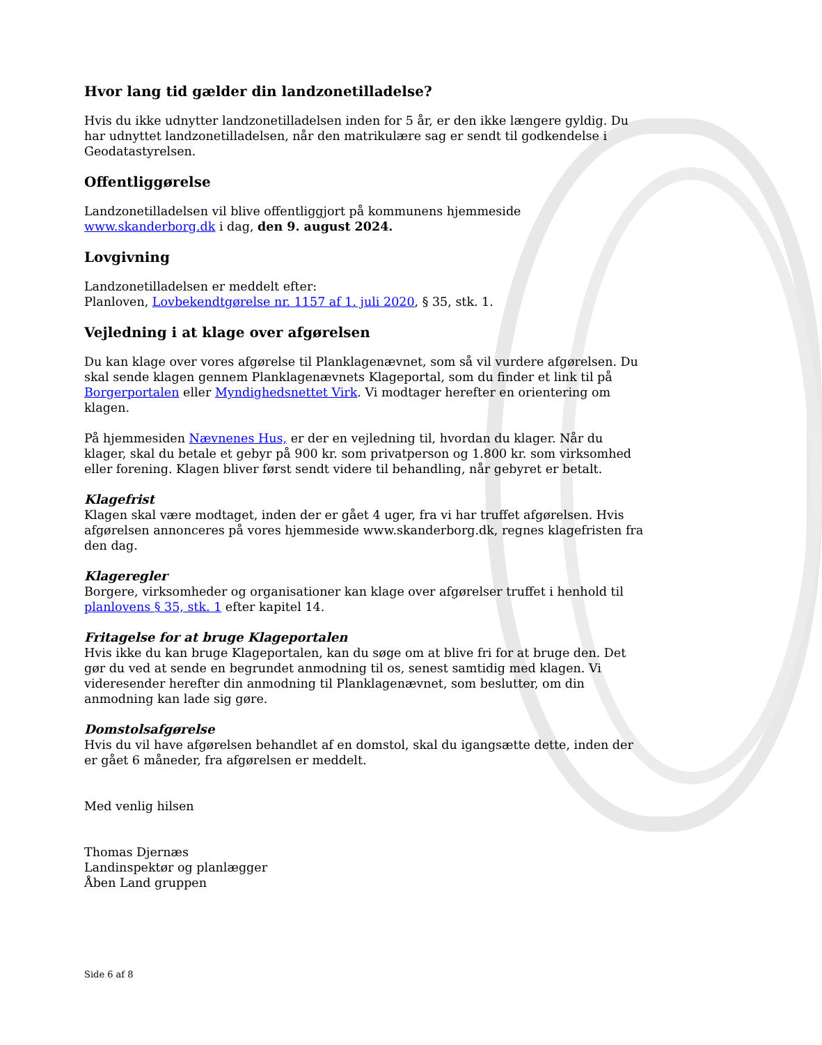Hvor lang tid gælder din landzonetilladelse?
Hvis du ikke udnytter landzonetilladelsen inden for 5 år, er den ikke længere gyldig. Du har udnyttet landzonetilladelsen, når den matrikulære sag er sendt til godkendelse i Geodatastyrelsen.
Offentliggørelse
Landzonetilladelsen vil blive offentliggjort på kommunens hjemmeside www.skanderborg.dk i dag, den 9. august 2024.
Lovgivning
Landzonetilladelsen er meddelt efter:
Planloven, Lovbekendtgørelse nr. 1157 af 1. juli 2020, § 35, stk. 1.
Vejledning i at klage over afgørelsen
Du kan klage over vores afgørelse til Planklagenævnet, som så vil vurdere afgørelsen. Du skal sende klagen gennem Planklagenævnets Klageportal, som du finder et link til på Borgerportalen eller Myndighedsnettet Virk. Vi modtager herefter en orientering om klagen.
På hjemmesiden Nævnenes Hus, er der en vejledning til, hvordan du klager. Når du klager, skal du betale et gebyr på 900 kr. som privatperson og 1.800 kr. som virksomhed eller forening. Klagen bliver først sendt videre til behandling, når gebyret er betalt.
Klagefrist
Klagen skal være modtaget, inden der er gået 4 uger, fra vi har truffet afgørelsen. Hvis afgørelsen annonceres på vores hjemmeside www.skanderborg.dk, regnes klagefristen fra den dag.
Klageregler
Borgere, virksomheder og organisationer kan klage over afgørelser truffet i henhold til planlovens § 35, stk. 1 efter kapitel 14.
Fritagelse for at bruge Klageportalen
Hvis ikke du kan bruge Klageportalen, kan du søge om at blive fri for at bruge den. Det gør du ved at sende en begrundet anmodning til os, senest samtidig med klagen. Vi videresender herefter din anmodning til Planklagenævnet, som beslutter, om din anmodning kan lade sig gøre.
Domstolsafgørelse
Hvis du vil have afgørelsen behandlet af en domstol, skal du igangsætte dette, inden der er gået 6 måneder, fra afgørelsen er meddelt.
Med venlig hilsen
Thomas Djernæs
Landinspektør og planlægger
Åben Land gruppen
Side 6 af 8